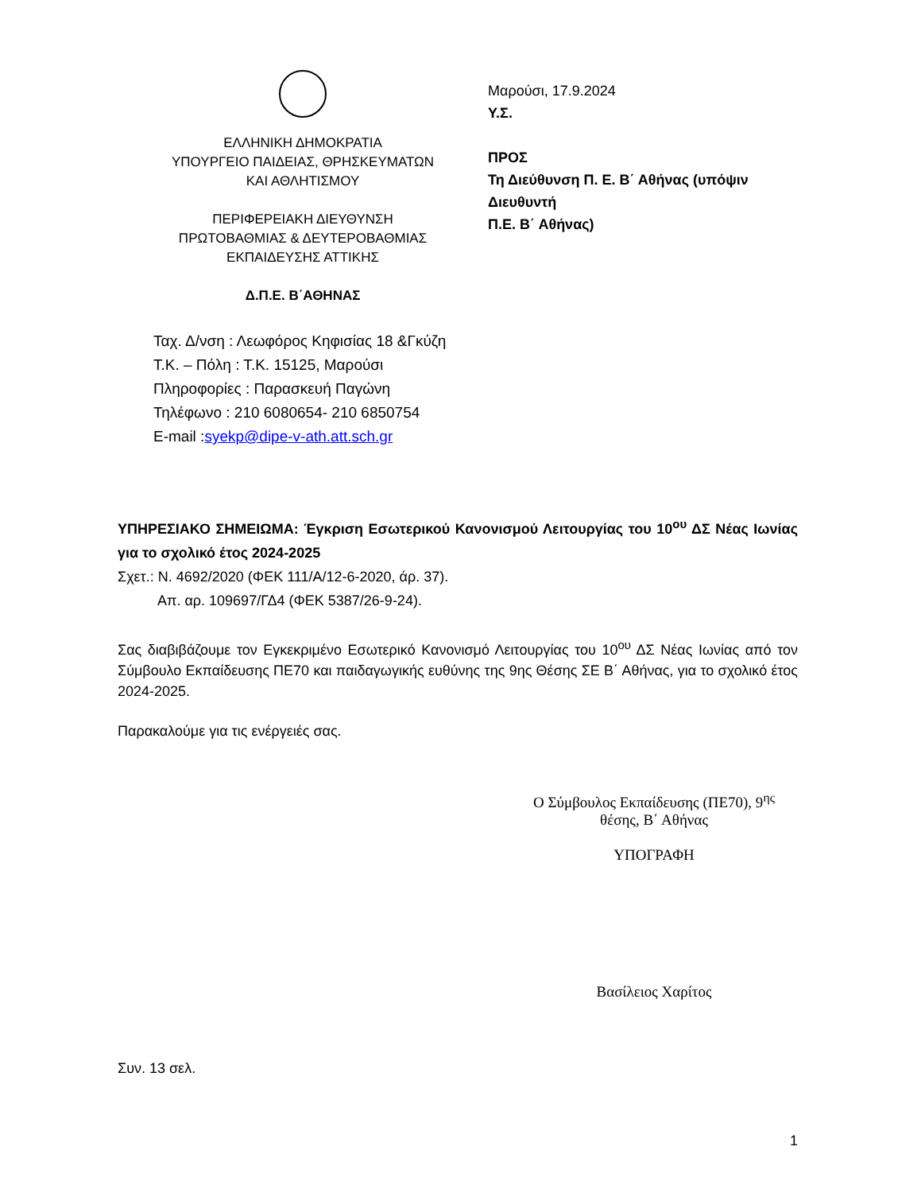ΕΛΛΗΝΙΚΗ ΔΗΜΟΚΡΑΤΙΑ
ΥΠΟΥΡΓΕΙΟ ΠΑΙΔΕΙΑΣ, ΘΡΗΣΚΕΥΜΑΤΩΝ
ΚΑΙ ΑΘΛΗΤΙΣΜΟΥ
ΠΕΡΙΦΕΡΕΙΑΚΗ ΔΙΕΥΘΥΝΣΗ
ΠΡΩΤΟΒΑΘΜΙΑΣ & ΔΕΥΤΕΡΟΒΑΘΜΙΑΣ
ΕΚΠΑΙΔΕΥΣΗΣ ΑΤΤΙΚΗΣ
Δ.Π.Ε. Β΄ΑΘΗΝΑΣ
Ταχ. Δ/νση : Λεωφόρος Κηφισίας 18 &Γκύζη
Τ.Κ. – Πόλη : Τ.Κ. 15125, Μαρούσι
Πληροφορίες : Παρασκευή Παγώνη
Τηλέφωνο : 210 6080654- 210 6850754
E-mail :syekp@dipe-v-ath.att.sch.gr
Μαρούσι, 17.9.2024
Υ.Σ.
ΠΡΟΣ
Τη Διεύθυνση Π. Ε. Β΄ Αθήνας (υπόψιν Διευθυντή
Π.Ε. Β΄ Αθήνας)
ΥΠΗΡΕΣΙΑΚΟ ΣΗΜΕΙΩΜΑ: Έγκριση Εσωτερικού Κανονισμού Λειτουργίας του 10<sup>ου</sup> ΔΣ Νέας Ιωνίας για το σχολικό έτος 2024-2025
Σχετ.: Ν. 4692/2020 (ΦΕΚ 111/Α/12-6-2020, άρ. 37).
Απ. αρ. 109697/ΓΔ4 (ΦΕΚ 5387/26-9-24).
Σας διαβιβάζουμε τον Εγκεκριμένο Εσωτερικό Κανονισμό Λειτουργίας του 10<sup>ου</sup> ΔΣ Νέας Ιωνίας από τον Σύμβουλο Εκπαίδευσης ΠΕ70 και παιδαγωγικής ευθύνης της 9ης Θέσης ΣΕ Β΄ Αθήνας, για το σχολικό έτος 2024-2025.
Παρακαλούμε για τις ενέργειές σας.
Ο Σύμβουλος Εκπαίδευσης (ΠΕ70), 9<sup>ης</sup>
θέσης, Β΄ Αθήνας
ΥΠΟΓΡΑΦΗ
Βασίλειος Χαρίτος
Συν. 13 σελ.
1